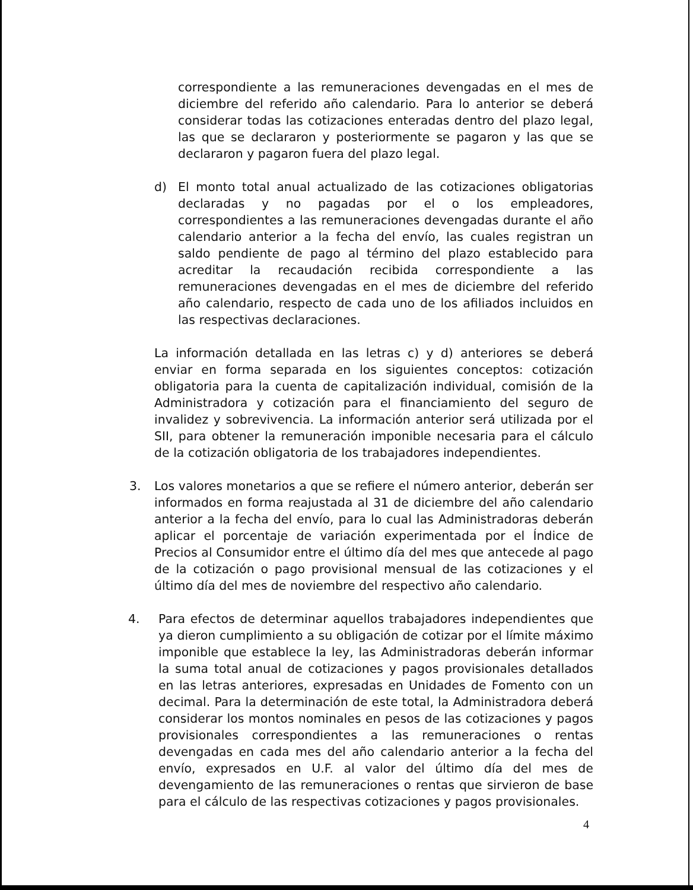correspondiente a las remuneraciones devengadas en el mes de diciembre del referido año calendario. Para lo anterior se deberá considerar todas las cotizaciones enteradas dentro del plazo legal, las que se declararon y posteriormente se pagaron y las que se declararon y pagaron fuera del plazo legal.
d) El monto total anual actualizado de las cotizaciones obligatorias declaradas y no pagadas por el o los empleadores, correspondientes a las remuneraciones devengadas durante el año calendario anterior a la fecha del envío, las cuales registran un saldo pendiente de pago al término del plazo establecido para acreditar la recaudación recibida correspondiente a las remuneraciones devengadas en el mes de diciembre del referido año calendario, respecto de cada uno de los afiliados incluidos en las respectivas declaraciones.
La información detallada en las letras c) y d) anteriores se deberá enviar en forma separada en los siguientes conceptos: cotización obligatoria para la cuenta de capitalización individual, comisión de la Administradora y cotización para el financiamiento del seguro de invalidez y sobrevivencia. La información anterior será utilizada por el SII, para obtener la remuneración imponible necesaria para el cálculo de la cotización obligatoria de los trabajadores independientes.
3. Los valores monetarios a que se refiere el número anterior, deberán ser informados en forma reajustada al 31 de diciembre del año calendario anterior a la fecha del envío, para lo cual las Administradoras deberán aplicar el porcentaje de variación experimentada por el Índice de Precios al Consumidor entre el último día del mes que antecede al pago de la cotización o pago provisional mensual de las cotizaciones y el último día del mes de noviembre del respectivo año calendario.
4. Para efectos de determinar aquellos trabajadores independientes que ya dieron cumplimiento a su obligación de cotizar por el límite máximo imponible que establece la ley, las Administradoras deberán informar la suma total anual de cotizaciones y pagos provisionales detallados en las letras anteriores, expresadas en Unidades de Fomento con un decimal. Para la determinación de este total, la Administradora deberá considerar los montos nominales en pesos de las cotizaciones y pagos provisionales correspondientes a las remuneraciones o rentas devengadas en cada mes del año calendario anterior a la fecha del envío, expresados en U.F. al valor del último día del mes de devengamiento de las remuneraciones o rentas que sirvieron de base para el cálculo de las respectivas cotizaciones y pagos provisionales.
4